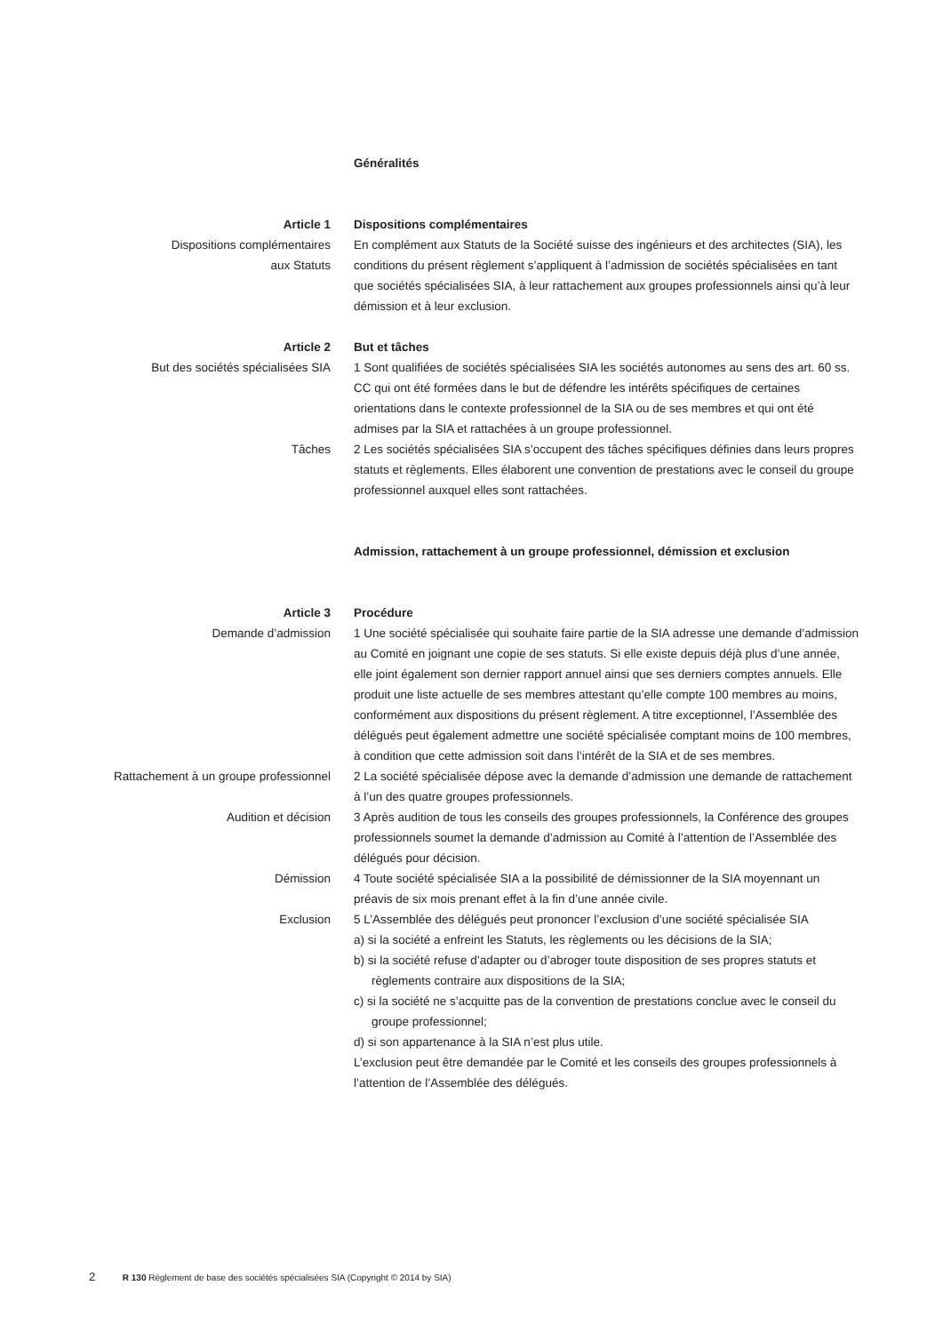Généralités
Article 1
Dispositions complémentaires
aux Statuts
Dispositions complémentaires
En complément aux Statuts de la Société suisse des ingénieurs et des architectes (SIA), les conditions du présent règlement s’appliquent à l’admission de sociétés spécialisées en tant que sociétés spécialisées SIA, à leur rattachement aux groupes professionnels ainsi qu’à leur démission et à leur exclusion.
Article 2
But des sociétés spécialisées SIA
But et tâches
1 Sont qualifiées de sociétés spécialisées SIA les sociétés autonomes au sens des art. 60 ss. CC qui ont été formées dans le but de défendre les intérêts spécifiques de certaines orientations dans le contexte professionnel de la SIA ou de ses membres et qui ont été admises par la SIA et rattachées à un groupe professionnel.
Tâches 2 Les sociétés spécialisées SIA s’occupent des tâches spécifiques définies dans leurs propres statuts et règlements. Elles élaborent une convention de prestations avec le conseil du groupe professionnel auxquel elles sont rattachées.
Admission, rattachement à un groupe professionnel, démission et exclusion
Article 3
Demande d’admission
Procédure
1 Une société spécialisée qui souhaite faire partie de la SIA adresse une demande d’admission au Comité en joignant une copie de ses statuts. Si elle existe depuis déjà plus d’une année, elle joint également son dernier rapport annuel ainsi que ses derniers comptes annuels. Elle produit une liste actuelle de ses membres attestant qu’elle compte 100 membres au moins, conformément aux dispositions du présent règlement. A titre exceptionnel, l’Assemblée des délégués peut également admettre une société spécialisée comptant moins de 100 membres, à condition que cette admission soit dans l’intérêt de la SIA et de ses membres.
Rattachement à un groupe professionnel 2 La société spécialisée dépose avec la demande d’admission une demande de rattachement à l’un des quatre groupes professionnels.
Audition et décision 3 Après audition de tous les conseils des groupes professionnels, la Conférence des groupes professionnels soumet la demande d’admission au Comité à l’attention de l’Assemblée des délégués pour décision.
Démission 4 Toute société spécialisée SIA a la possibilité de démissionner de la SIA moyennant un préavis de six mois prenant effet à la fin d’une année civile.
Exclusion 5 L’Assemblée des délégués peut prononcer l’exclusion d’une société spécialisée SIA
a) si la société a enfreint les Statuts, les règlements ou les décisions de la SIA;
b) si la société refuse d’adapter ou d’abroger toute disposition de ses propres statuts et règlements contraire aux dispositions de la SIA;
c) si la société ne s’acquitte pas de la convention de prestations conclue avec le conseil du groupe professionnel;
d) si son appartenance à la SIA n’est plus utile.
L’exclusion peut être demandée par le Comité et les conseils des groupes professionnels à l’attention de l’Assemblée des délégués.
2 R 130 Règlement de base des sociétés spécialisées SIA (Copyright © 2014 by SIA)